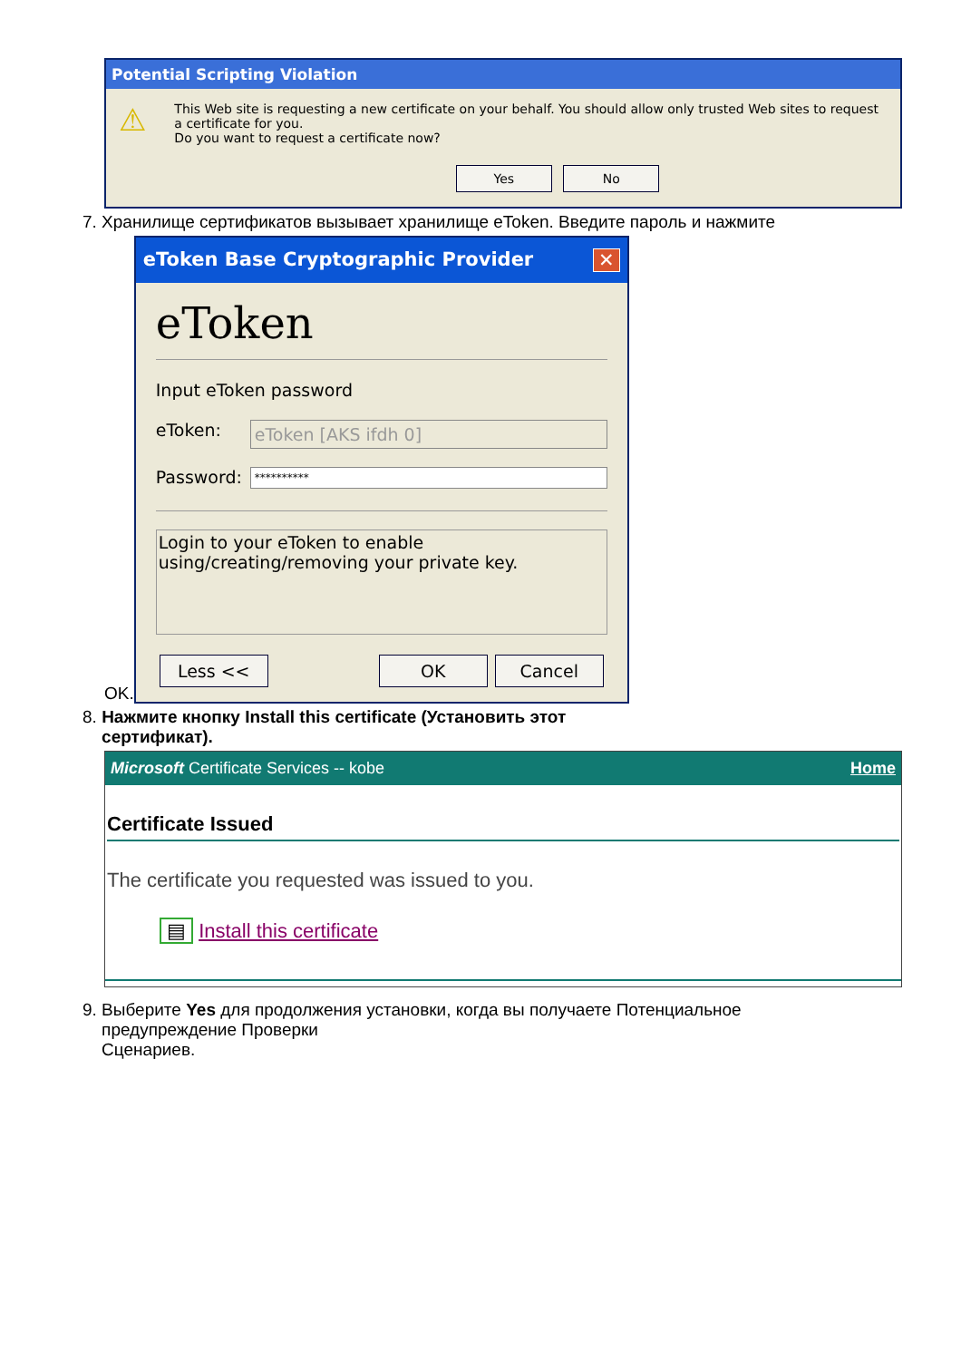Potential Scripting Violation
⚠
This Web site is requesting a new certificate on your behalf. You should allow only trusted Web sites to request a certificate for you.
Do you want to request a certificate now?
Yes No
7. Хранилище сертификатов вызывает хранилище eToken. Введите пароль и нажмите
OK.
eToken Base Cryptographic Provider ✕
eToken
Input eToken password
eToken: eToken [AKS ifdh 0]
Password: **********
Login to your eToken to enable using/creating/removing your private key.
Less << OK Cancel
8. Нажмите кнопку Install this certificate (Установить этот
сертификат).
Microsoft Certificate Services -- kobe Home
Certificate Issued
The certificate you requested was issued to you.
▤ Install this certificate
9. Выберите Yes для продолжения установки, когда вы получаете Потенциальное
предупреждение Проверки
Сценариев.